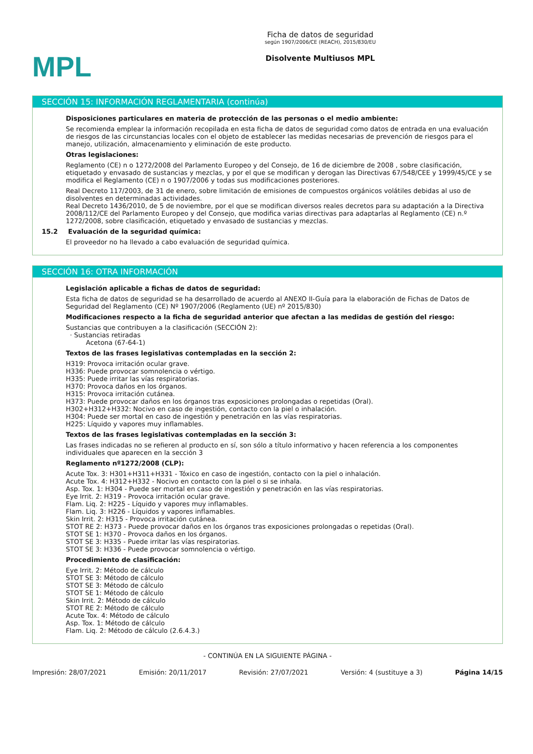MPL
Ficha de datos de seguridad
según 1907/2006/CE (REACH), 2015/830/EU
Disolvente Multiusos MPL
SECCIÓN 15: INFORMACIÓN REGLAMENTARIA (continúa)
Disposiciones particulares en materia de protección de las personas o el medio ambiente:
Se recomienda emplear la información recopilada en esta ficha de datos de seguridad como datos de entrada en una evaluación de riesgos de las circunstancias locales con el objeto de establecer las medidas necesarias de prevención de riesgos para el manejo, utilización, almacenamiento y eliminación de este producto.
Otras legislaciones:
Reglamento (CE) n o 1272/2008 del Parlamento Europeo y del Consejo, de 16 de diciembre de 2008 , sobre clasificación, etiquetado y envasado de sustancias y mezclas, y por el que se modifican y derogan las Directivas 67/548/CEE y 1999/45/CE y se modifica el Reglamento (CE) n o 1907/2006 y todas sus modificaciones posteriores.
Real Decreto 117/2003, de 31 de enero, sobre limitación de emisiones de compuestos orgánicos volátiles debidas al uso de disolventes en determinadas actividades.
Real Decreto 1436/2010, de 5 de noviembre, por el que se modifican diversos reales decretos para su adaptación a la Directiva 2008/112/CE del Parlamento Europeo y del Consejo, que modifica varias directivas para adaptarlas al Reglamento (CE) n.º 1272/2008, sobre clasificación, etiquetado y envasado de sustancias y mezclas.
15.2 Evaluación de la seguridad química:
El proveedor no ha llevado a cabo evaluación de seguridad química.
SECCIÓN 16: OTRA INFORMACIÓN
Legislación aplicable a fichas de datos de seguridad:
Esta ficha de datos de seguridad se ha desarrollado de acuerdo al ANEXO II-Guía para la elaboración de Fichas de Datos de Seguridad del Reglamento (CE) Nº 1907/2006 (Reglamento (UE) nº 2015/830)
Modificaciones respecto a la ficha de seguridad anterior que afectan a las medidas de gestión del riesgo:
Sustancias que contribuyen a la clasificación (SECCIÓN 2):
· Sustancias retiradas
Acetona (67-64-1)
Textos de las frases legislativas contempladas en la sección 2:
H319: Provoca irritación ocular grave.
H336: Puede provocar somnolencia o vértigo.
H335: Puede irritar las vías respiratorias.
H370: Provoca daños en los órganos.
H315: Provoca irritación cutánea.
H373: Puede provocar daños en los órganos tras exposiciones prolongadas o repetidas (Oral).
H302+H312+H332: Nocivo en caso de ingestión, contacto con la piel o inhalación.
H304: Puede ser mortal en caso de ingestión y penetración en las vías respiratorias.
H225: Líquido y vapores muy inflamables.
Textos de las frases legislativas contempladas en la sección 3:
Las frases indicadas no se refieren al producto en sí, son sólo a título informativo y hacen referencia a los componentes individuales que aparecen en la sección 3
Reglamento nº1272/2008 (CLP):
Acute Tox. 3: H301+H311+H331 - Tóxico en caso de ingestión, contacto con la piel o inhalación.
Acute Tox. 4: H312+H332 - Nocivo en contacto con la piel o si se inhala.
Asp. Tox. 1: H304 - Puede ser mortal en caso de ingestión y penetración en las vías respiratorias.
Eye Irrit. 2: H319 - Provoca irritación ocular grave.
Flam. Liq. 2: H225 - Líquido y vapores muy inflamables.
Flam. Liq. 3: H226 - Líquidos y vapores inflamables.
Skin Irrit. 2: H315 - Provoca irritación cutánea.
STOT RE 2: H373 - Puede provocar daños en los órganos tras exposiciones prolongadas o repetidas (Oral).
STOT SE 1: H370 - Provoca daños en los órganos.
STOT SE 3: H335 - Puede irritar las vías respiratorias.
STOT SE 3: H336 - Puede provocar somnolencia o vértigo.
Procedimiento de clasificación:
Eye Irrit. 2: Método de cálculo
STOT SE 3: Método de cálculo
STOT SE 3: Método de cálculo
STOT SE 1: Método de cálculo
Skin Irrit. 2: Método de cálculo
STOT RE 2: Método de cálculo
Acute Tox. 4: Método de cálculo
Asp. Tox. 1: Método de cálculo
Flam. Liq. 2: Método de cálculo (2.6.4.3.)
- CONTINÚA EN LA SIGUIENTE PÁGINA -
Impresión: 28/07/2021 Emisión: 20/11/2017 Revisión: 27/07/2021 Versión: 4 (sustituye a 3) Página 14/15